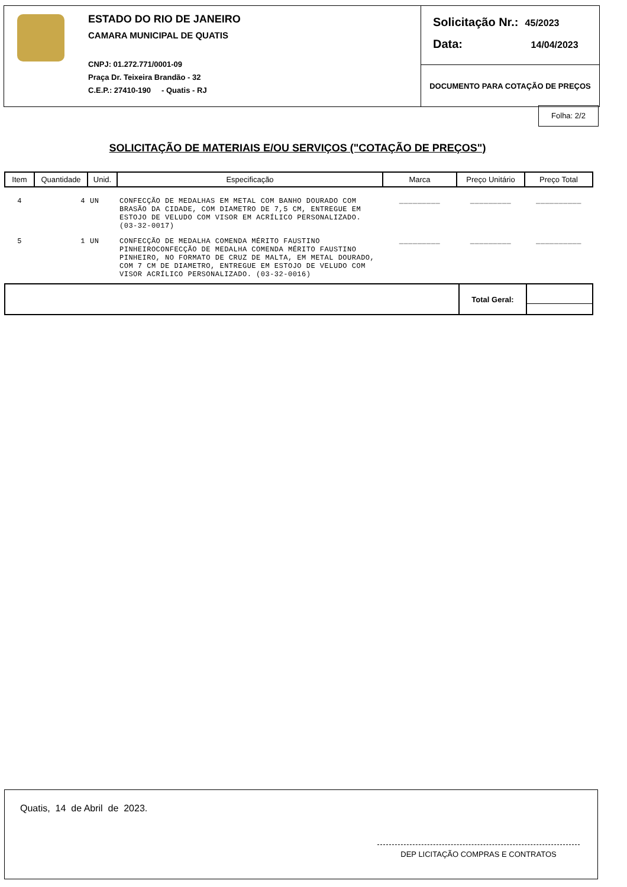ESTADO DO RIO DE JANEIRO
CAMARA MUNICIPAL DE QUATIS
CNPJ: 01.272.771/0001-09
Praça Dr. Teixeira Brandão - 32
C.E.P.: 27410-190 - Quatis - RJ
Solicitação Nr.: 45/2023
Data: 14/04/2023
DOCUMENTO PARA COTAÇÃO DE PREÇOS
Folha: 2/2
SOLICITAÇÃO DE MATERIAIS E/OU SERVIÇOS ("COTAÇÃO DE PREÇOS")
| Item | Quantidade | Unid. | Especificação | Marca | Preço Unitário | Preço Total |
| --- | --- | --- | --- | --- | --- | --- |
| 4 | 4 | UN | CONFECÇÃO DE MEDALHAS EM METAL COM BANHO DOURADO COM BRASÃO DA CIDADE, COM DIAMETRO DE 7,5 CM, ENTREGUE EM ESTOJO DE VELUDO COM VISOR EM ACRÍLICO PERSONALIZADO. (03-32-0017) | _________ | _________ | __________ |
| 5 | 1 | UN | CONFECÇÃO DE MEDALHA COMENDA MÉRITO FAUSTINO PINHEIROCONFECÇÃO DE MEDALHA COMENDA MÉRITO FAUSTINO PINHEIRO, NO FORMATO DE CRUZ DE MALTA, EM METAL DOURADO, COM 7 CM DE DIAMETRO, ENTREGUE EM ESTOJO DE VELUDO COM VISOR ACRÍLICO PERSONALIZADO. (03-32-0016) | _________ | _________ | __________ |
Total Geral:
Quatis, 14 de Abril de 2023.
DEP LICITAÇÃO COMPRAS E CONTRATOS